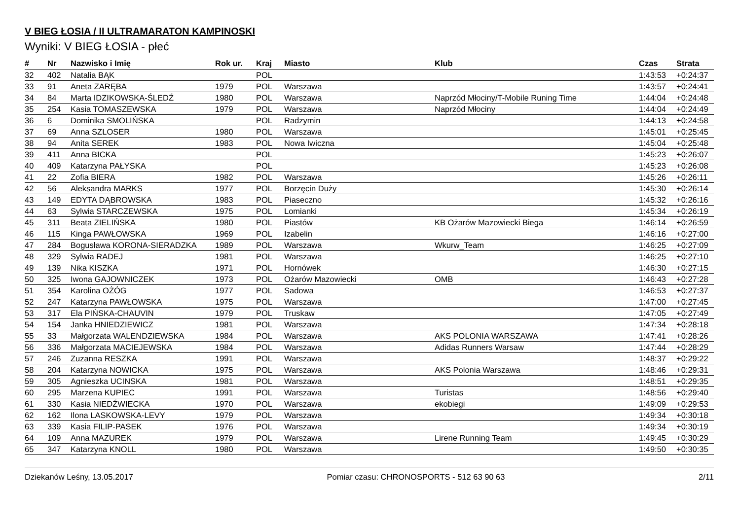V BIEG ŁOSIA / II ULTRAMARATON KAMPINOSKI
Wyniki: V BIEG ŁOSIA - płeć
| # | Nr | Nazwisko i Imię | Rok ur. | Kraj | Miasto | Klub | Czas | Strata |
| --- | --- | --- | --- | --- | --- | --- | --- | --- |
| 32 | 402 | Natalia BĄK | | POL | | | 1:43:53 | +0:24:37 |
| 33 | 91 | Aneta ZARĘBA | 1979 | POL | Warszawa | | 1:43:57 | +0:24:41 |
| 34 | 84 | Marta IDZIKOWSKA-ŚLEDŹ | 1980 | POL | Warszawa | Naprzód Młociny/T-Mobile Runing Time | 1:44:04 | +0:24:48 |
| 35 | 254 | Kasia TOMASZEWSKA | 1979 | POL | Warszawa | Naprzód Młociny | 1:44:04 | +0:24:49 |
| 36 | 6 | Dominika SMOLIŃSKA | | POL | Radzymin | | 1:44:13 | +0:24:58 |
| 37 | 69 | Anna SZLOSER | 1980 | POL | Warszawa | | 1:45:01 | +0:25:45 |
| 38 | 94 | Anita SEREK | 1983 | POL | Nowa Iwiczna | | 1:45:04 | +0:25:48 |
| 39 | 411 | Anna BICKA | | POL | | | 1:45:23 | +0:26:07 |
| 40 | 409 | Katarzyna PAŁYSKA | | POL | | | 1:45:23 | +0:26:08 |
| 41 | 22 | Zofia BIERA | 1982 | POL | Warszawa | | 1:45:26 | +0:26:11 |
| 42 | 56 | Aleksandra MARKS | 1977 | POL | Borzęcin Duży | | 1:45:30 | +0:26:14 |
| 43 | 149 | EDYTA DĄBROWSKA | 1983 | POL | Piaseczno | | 1:45:32 | +0:26:16 |
| 44 | 63 | Sylwia STARCZEWSKA | 1975 | POL | Lomianki | | 1:45:34 | +0:26:19 |
| 45 | 311 | Beata ZIELIŃSKA | 1980 | POL | Piastów | KB Ożarów Mazowiecki Biega | 1:46:14 | +0:26:59 |
| 46 | 115 | Kinga PAWŁOWSKA | 1969 | POL | Izabelin | | 1:46:16 | +0:27:00 |
| 47 | 284 | Bogusława KORONA-SIERADZKA | 1989 | POL | Warszawa | Wkurw_Team | 1:46:25 | +0:27:09 |
| 48 | 329 | Sylwia RADEJ | 1981 | POL | Warszawa | | 1:46:25 | +0:27:10 |
| 49 | 139 | Nika KISZKA | 1971 | POL | Hornówek | | 1:46:30 | +0:27:15 |
| 50 | 325 | Iwona GAJOWNICZEK | 1973 | POL | Ożarów Mazowiecki | OMB | 1:46:43 | +0:27:28 |
| 51 | 354 | Karolina OŻÓG | 1977 | POL | Sadowa | | 1:46:53 | +0:27:37 |
| 52 | 247 | Katarzyna PAWŁOWSKA | 1975 | POL | Warszawa | | 1:47:00 | +0:27:45 |
| 53 | 317 | Ela PIŃSKA-CHAUVIN | 1979 | POL | Truskaw | | 1:47:05 | +0:27:49 |
| 54 | 154 | Janka HNIEDZIEWICZ | 1981 | POL | Warszawa | | 1:47:34 | +0:28:18 |
| 55 | 33 | Małgorzata WALENDZIEWSKA | 1984 | POL | Warszawa | AKS POLONIA WARSZAWA | 1:47:41 | +0:28:26 |
| 56 | 336 | Małgorzata MACIEJEWSKA | 1984 | POL | Warszawa | Adidas Runners Warsaw | 1:47:44 | +0:28:29 |
| 57 | 246 | Zuzanna RESZKA | 1991 | POL | Warszawa | | 1:48:37 | +0:29:22 |
| 58 | 204 | Katarzyna NOWICKA | 1975 | POL | Warszawa | AKS Polonia Warszawa | 1:48:46 | +0:29:31 |
| 59 | 305 | Agnieszka UCINSKA | 1981 | POL | Warszawa | | 1:48:51 | +0:29:35 |
| 60 | 295 | Marzena KUPIEC | 1991 | POL | Warszawa | Turistas | 1:48:56 | +0:29:40 |
| 61 | 330 | Kasia NIEDŹWIECKA | 1970 | POL | Warszawa | ekobiegi | 1:49:09 | +0:29:53 |
| 62 | 162 | Ilona LASKOWSKA-LEVY | 1979 | POL | Warszawa | | 1:49:34 | +0:30:18 |
| 63 | 339 | Kasia FILIP-PASEK | 1976 | POL | Warszawa | | 1:49:34 | +0:30:19 |
| 64 | 109 | Anna MAZUREK | 1979 | POL | Warszawa | Lirene Running Team | 1:49:45 | +0:30:29 |
| 65 | 347 | Katarzyna KNOLL | 1980 | POL | Warszawa | | 1:49:50 | +0:30:35 |
Dziekanów Leśny, 13.05.2017 Pomiar czasu: CHRONOSPORTS - 512 63 90 63 2/11